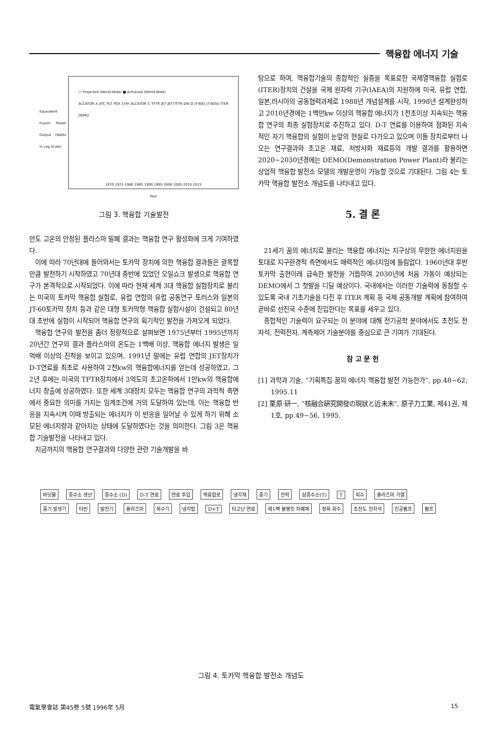핵융합 에너지 기술
□ Projected (World-Wide) ■ Achieved (World-Wide)
ALCATOR A ATC PLT PDX CHH ALCATOR C TFTR JET JET/TFTR DIII-D JT-60U JT-60SU ITER DEMO
1970 1975 1980 1985 1990 1995 2000 2005 2010 2015
Year
Equivalent Fusion Power Output (Watts in Log Scale)
그림 3. 핵융합 기술발전
만도 고온의 안정된 플라스마 밀폐 결과는 핵융합 연구 활성화에 크게 기여하였다.
이에 따라 70년대에 들어와서는 토카막 장치에 의한 핵융합 결과들은 괄목할 만큼 발전하기 시작하였고 70년대 중반에 있었던 오일쇼크 발생으로 핵융합 연구가 본격적으로 시작되었다. 이에 따라 현재 세계 3대 핵융합 실험장치로 불리는 미국의 토카막 핵융합 실험로, 유럽 연합의 유럽 공동연구 토러스와 일본의 JT-60토카막 장치 등과 같은 대형 토카막형 핵융합 실험시설이 건설되고 80년대 초반에 실험이 시작되어 핵융합 연구의 획기적인 발전을 가져오게 되었다.
핵융합 연구의 발전을 좀더 정량적으로 살펴보면 1975년부터 1995년까지 20년간 연구의 결과 플라스마의 온도는 1백배 이상, 핵융합 에너지 발생은 일억배 이상의 진척을 보이고 있으며, 1991년 말에는 유럽 연합의 JET장치가 D-T연료를 최초로 사용하여 2천kw의 핵융합에너지를 얻는데 성공하였고, 그 2년 후에는 미국의 TFTR장치에서 3억도의 초고온하에서 1만kw의 핵융합에너지 창출에 성공하였다. 또한 세계 3대장치 모두는 핵융합 연구의 과학적 측면에서 중요한 의미를 가지는 임계조건에 거의 도달하여 있는데, 이는 핵융합 반응을 지속시켜 이때 방출되는 에너지가 이 반응을 일어날 수 있게 하기 위해 소모된 에너지량과 같아지는 상태에 도달하였다는 것을 의미한다. 그림 3은 핵융합 기술발전을 나타내고 있다.
지금까지의 핵융합 연구결과와 다양한 관련 기술개발을 바
탕으로 하여, 핵융합기술의 종합적인 실증을 목표로한 국제열핵융합 실험로(ITER)장치의 건설을 국제 원자력 기구(IAEA)의 지원하에 미국, 유럽 연합, 일본,러시아의 공동협력과제로 1988년 개념설계를 시작, 1998년 설계완성하고 2010년경에는 1백만kw 이상의 핵융합 에너지가 1천초이상 지속되는 핵융합 연구의 최종 실험장치로 추진하고 있다. D-T 연료를 이용하여 점화된 지속적인 자기 핵융합의 실험이 눈앞의 현실로 다가오고 있으며 이들 장치로부터 나오는 연구결과와 초고온 재료, 저방사화 재료등의 개발 결과를 활용하면 2020~2030년경에는 DEMO(Demonstration Power Plant)라 불리는 상업적 핵융합 발전소 모델의 개발운영이 가능할 것으로 기대된다. 그림 4는 토카막 핵융합 발전소 개념도를 나타내고 있다.
5. 결 론
21세기 꿈의 에너지로 불리는 핵융합 에너지는 지구상의 무한한 에너지원을 토대로 지구환경적 측면에서도 매력적인 에너지임에 틀림없다. 1960년대 후반 토카막 출현이래 급속한 발전을 거듭하여 2030년에 처음 가동이 예상되는 DEMO에서 그 첫발을 디딜 예상이다. 국내에서는 이러한 기술력에 동참할 수 있도록 국내 기초기술을 다진 후 ITER 계획 등 국제 공동개발 계획에 참여하여 곧바로 선진국 수준에 진입한다는 목표를 세우고 있다.
종합적인 기술력이 요구되는 이 분야에 대해 전기공학 분야에서도 초전도 전자석, 전력전자, 계측제어 기술분야를 중심으로 큰 기여가 기대된다.
참 고 문 헌
[1] 과학과 기술, “기획특집 꿈의 에너지 핵융합 발전 가능한가”, pp.48~62, 1995.11
[2] 栗原 研一, “核融合硏究開發の現狀と近未末”, 原子力工業, 제41권, 제1호, pp.49~56, 1995.
바닷물 중수소 생산 중수소 (D) D-T 연료 연료 주입 핵융합로 냉각재 증기 전력 삼중수소(T) T 회수 플라즈마 가열 증기 발생기 터빈 발전기 플라즈마 복수기 냉각탑 D+T 타고난 연료 제1벽 블랭킷 차폐체 정화 회수 초전도 전자석 진공펌프 펌프
그림 4. 토카막 핵융합 발전소 개념도
電氣學會誌 第45卷 5號 1996年 5月 15